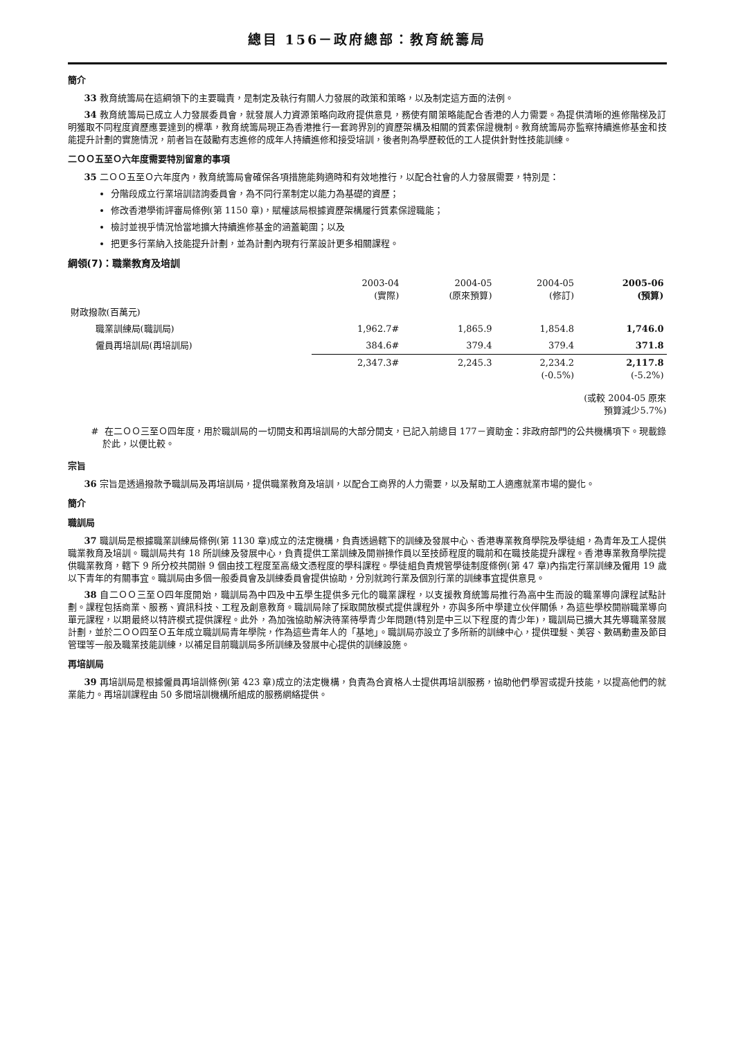總目 156－政府總部：教育統籌局
簡介
33 教育統籌局在這綱領下的主要職責，是制定及執行有關人力發展的政策和策略，以及制定這方面的法例。
34 教育統籌局已成立人力發展委員會，就發展人力資源策略向政府提供意見，務使有關策略能配合香港的人力需要。為提供清晰的進修階梯及訂明獲取不同程度資歷應要達到的標準，教育統籌局現正為香港推行一套跨界別的資歷架構及相關的質素保證機制。教育統籌局亦監察持續進修基金和技能提升計劃的實施情況，前者旨在鼓勵有志進修的成年人持續進修和接受培訓，後者則為學歷較低的工人提供針對性技能訓練。
二ＯＯ五至Ｏ六年度需要特別留意的事項
35 二ＯＯ五至Ｏ六年度內，教育統籌局會確保各項措施能夠適時和有效地推行，以配合社會的人力發展需要，特別是：
分階段成立行業培訓諮詢委員會，為不同行業制定以能力為基礎的資歷；
修改香港學術評審局條例(第 1150 章)，賦權該局根據資歷架構履行質素保證職能；
檢討並視乎情況恰當地擴大持續進修基金的涵蓋範圍；以及
把更多行業納入技能提升計劃，並為計劃內現有行業設計更多相關課程。
綱領(7)：職業教育及培訓
| | 2003-04 (實際) | 2004-05 (原來預算) | 2004-05 (修訂) | 2005-06 (預算) |
| --- | --- | --- | --- | --- |
| 財政撥款(百萬元) | | | | |
| 職業訓練局(職訓局) | 1,962.7# | 1,865.9 | 1,854.8 | 1,746.0 |
| 僱員再培訓局(再培訓局) | 384.6# | 379.4 | 379.4 | 371.8 |
| | 2,347.3# | 2,245.3 | 2,234.2 (-0.5%) | 2,117.8 (-5.2%) |
(或較 2004-05 原來
預算減少5.7%)
# 在二ＯＯ三至Ｏ四年度，用於職訓局的一切開支和再培訓局的大部分開支，已記入前總目 177－資助金：非政府部門的公共機構項下。現載錄於此，以便比較。
宗旨
36 宗旨是透過撥款予職訓局及再培訓局，提供職業教育及培訓，以配合工商界的人力需要，以及幫助工人適應就業市場的變化。
簡介
職訓局
37 職訓局是根據職業訓練局條例(第 1130 章)成立的法定機構，負責透過轄下的訓練及發展中心、香港專業教育學院及學徒組，為青年及工人提供職業教育及培訓。職訓局共有 18 所訓練及發展中心，負責提供工業訓練及開辦操作員以至技師程度的職前和在職技能提升課程。香港專業教育學院提供職業教育，轄下 9 所分校共開辦 9 個由技工程度至高級文憑程度的學科課程。學徒組負責規管學徒制度條例(第 47 章)內指定行業訓練及僱用 19 歲以下青年的有關事宜。職訓局由多個一般委員會及訓練委員會提供協助，分別就跨行業及個別行業的訓練事宜提供意見。
38 自二ＯＯ三至Ｏ四年度開始，職訓局為中四及中五學生提供多元化的職業課程，以支援教育統籌局推行為高中生而設的職業導向課程試點計劃。課程包括商業、服務、資訊科技、工程及創意教育。職訓局除了採取開放模式提供課程外，亦與多所中學建立伙伴關係，為這些學校開辦職業導向單元課程，以期最終以特許模式提供課程。此外，為加強協助解決待業待學青少年問題(特別是中三以下程度的青少年)，職訓局已擴大其先導職業發展計劃，並於二ＯＯ四至Ｏ五年成立職訓局青年學院，作為這些青年人的「基地」。職訓局亦設立了多所新的訓練中心，提供理髮、美容、數碼動畫及節目管理等一般及職業技能訓練，以補足目前職訓局多所訓練及發展中心提供的訓練設施。
再培訓局
39 再培訓局是根據僱員再培訓條例(第 423 章)成立的法定機構，負責為合資格人士提供再培訓服務，協助他們學習或提升技能，以提高他們的就業能力。再培訓課程由 50 多間培訓機構所組成的服務網絡提供。